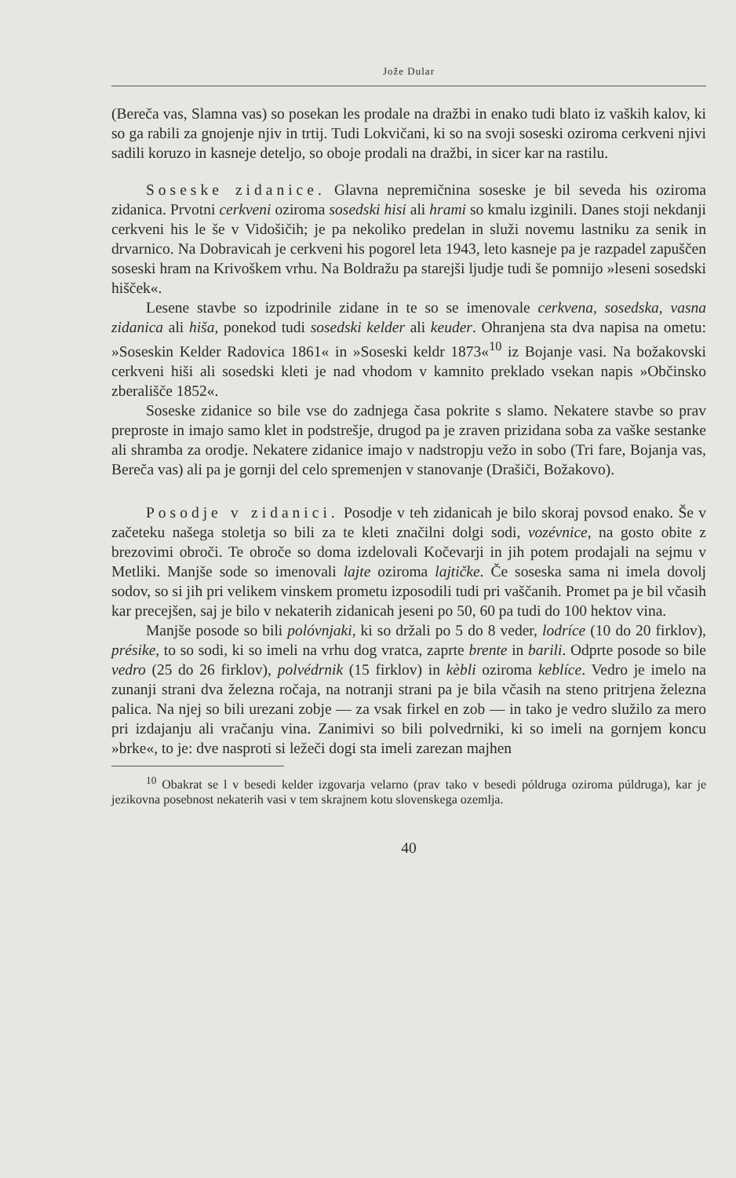Jože Dular
(Bereča vas, Slamna vas) so posekan les prodale na dražbi in enako tudi blato iz vaških kalov, ki so ga rabili za gnojenje njiv in trtij. Tudi Lokvičani, ki so na svoji soseski oziroma cerkveni njivi sadili koruzo in kasneje deteljo, so oboje prodali na dražbi, in sicer kar na rastilu.
Soseske zidanice. Glavna nepremičnina soseske je bil seveda his oziroma zidanica. Prvotni cerkveni oziroma sosedski hisi ali hrami so kmalu izginili. Danes stoji nekdanji cerkveni his le še v Vidošičih; je pa nekoliko predelan in služi novemu lastniku za senik in drvarnico. Na Dobravicah je cerkveni his pogorel leta 1943, leto kasneje pa je razpadel zapuščen soseski hram na Krivoškem vrhu. Na Boldražu pa starejši ljudje tudi še pomnijo »leseni sosedski hišček«.
Lesene stavbe so izpodrinile zidane in te so se imenovale cerkvena, sosedska, vasna zidanica ali hiša, ponekod tudi sosedski kelder ali keuder. Ohranjena sta dva napisa na ometu: »Soseskin Kelder Radovica 1861« in »Soseski keldr 1873«<sup>10</sup> iz Bojanje vasi. Na božakovski cerkveni hiši ali sosedski kleti je nad vhodom v kamnito preklado vsekan napis »Občinsko zberališče 1852«.
Soseske zidanice so bile vse do zadnjega časa pokrite s slamo. Nekatere stavbe so prav preproste in imajo samo klet in podstrešje, drugod pa je zraven prizidana soba za vaške sestanke ali shramba za orodje. Nekatere zidanice imajo v nadstropju vežo in sobo (Tri fare, Bojanja vas, Bereča vas) ali pa je gornji del celo spremenjen v stanovanje (Drašiči, Božakovo).
Posodje v zidanici. Posodje v teh zidanicah je bilo skoraj povsod enako. Še v začeteku našega stoletja so bili za te kleti značilni dolgi sodi, vozévnice, na gosto obite z brezovimi obroči. Te obroče so doma izdelovali Kočevarji in jih potem prodajali na sejmu v Metliki. Manjše sode so imenovali lajte oziroma lajtičke. Če soseska sama ni imela dovolj sodov, so si jih pri velikem vinskem prometu izposodili tudi pri vaščanih. Promet pa je bil včasih kar precejšen, saj je bilo v nekaterih zidanicah jeseni po 50, 60 pa tudi do 100 hektov vina.
Manjše posode so bili polóvnjaki, ki so držali po 5 do 8 veder, lodríce (10 do 20 firklov), présike, to so sodi, ki so imeli na vrhu dog vratca, zaprte brente in barili. Odprte posode so bile vedro (25 do 26 firklov), polvédrnik (15 firklov) in kèbli oziroma keblíce. Vedro je imelo na zunanji strani dva železna ročaja, na notranji strani pa je bila včasih na steno pritrjena železna palica. Na njej so bili urezani zobje — za vsak firkel en zob — in tako je vedro služilo za mero pri izdajanju ali vračanju vina. Zanimivi so bili polvedrniki, ki so imeli na gornjem koncu »brke«, to je: dve nasproti si ležeči dogi sta imeli zarezan majhen
<sup>10</sup> Obakrat se l v besedi kelder izgovarja velarno (prav tako v besedi póldruga oziroma púldruga), kar je jezikovna posebnost nekaterih vasi v tem skrajnem kotu slovenskega ozemlja.
40